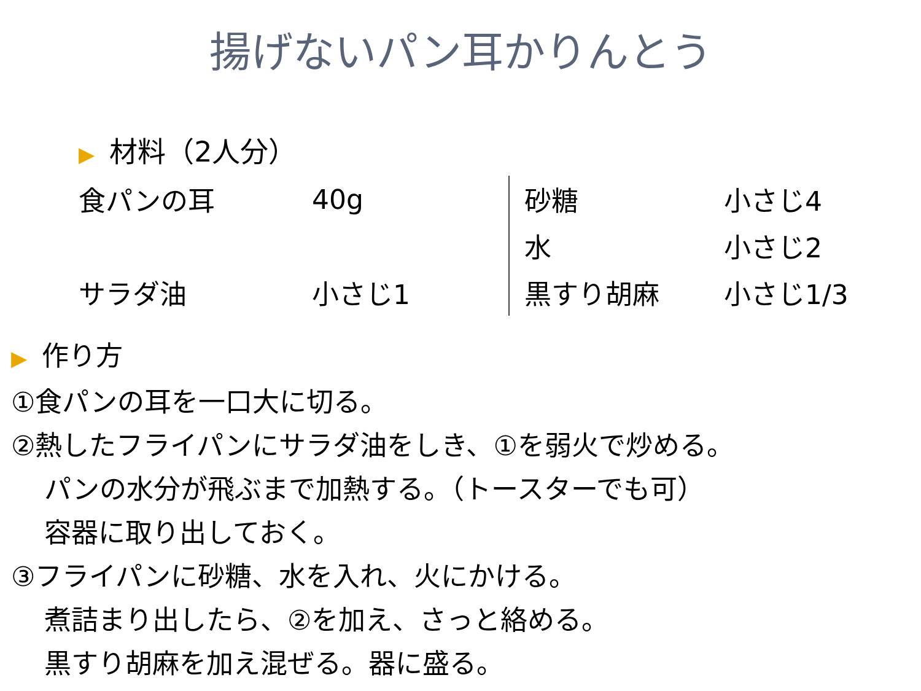揚げないパン耳かりんとう
▶ 材料（2人分）
| 食パンの耳 | 40g |
| サラダ油 | 小さじ1 |
| 砂糖 | 小さじ4 |
| 水 | 小さじ2 |
| 黒すり胡麻 | 小さじ1/3 |
▶ 作り方
①食パンの耳を一口大に切る。
②熱したフライパンにサラダ油をしき、①を弱火で炒める。
パンの水分が飛ぶまで加熱する。（トースターでも可）
容器に取り出しておく。
③フライパンに砂糖、水を入れ、火にかける。
煮詰まり出したら、②を加え、さっと絡める。
黒すり胡麻を加え混ぜる。器に盛る。